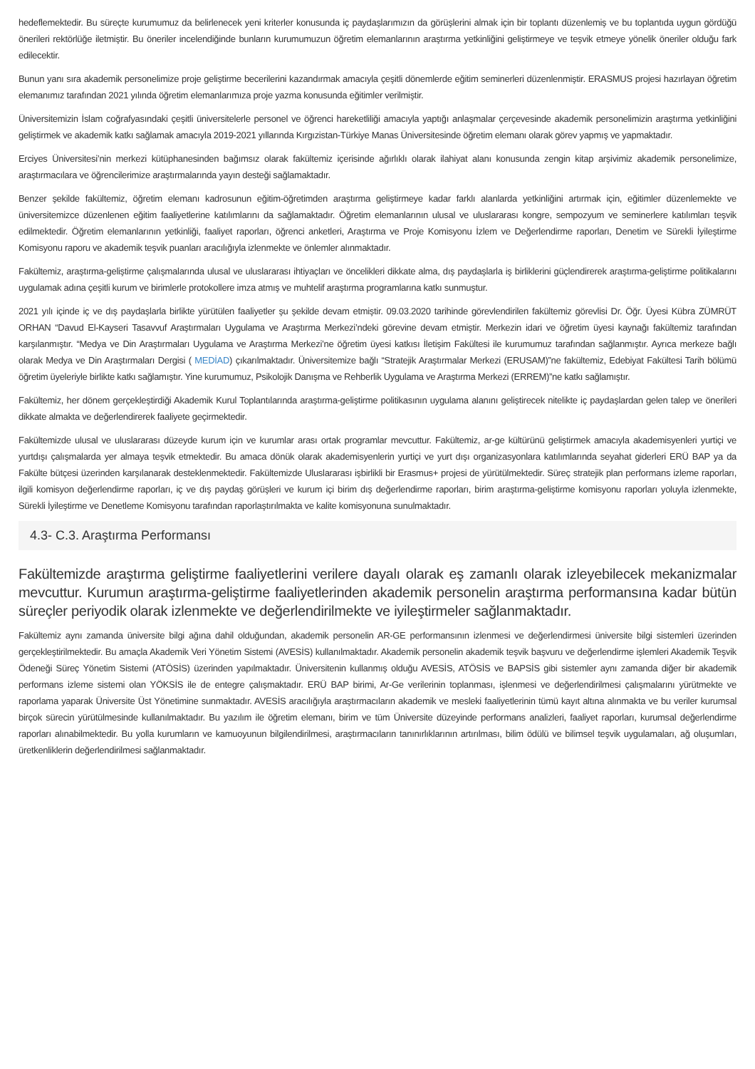hedeflemektedir. Bu süreçte kurumumuz da belirlenecek yeni kriterler konusunda iç paydaşlarımızın da görüşlerini almak için bir toplantı düzenlemiş ve bu toplantıda uygun gördüğü önerileri rektörlüğe iletmiştir. Bu öneriler incelendiğinde bunların kurumumuzun öğretim elemanlarının araştırma yetkinliğini geliştirmeye ve teşvik etmeye yönelik öneriler olduğu fark edilecektir.
Bunun yanı sıra akademik personelimize proje geliştirme becerilerini kazandırmak amacıyla çeşitli dönemlerde eğitim seminerleri düzenlenmiştir. ERASMUS projesi hazırlayan öğretim elemanımız tarafından 2021 yılında öğretim elemanlarımıza proje yazma konusunda eğitimler verilmiştir.
Üniversitemizin İslam coğrafyasındaki çeşitli üniversitelerle personel ve öğrenci hareketliliği amacıyla yaptığı anlaşmalar çerçevesinde akademik personelimizin araştırma yetkinliğini geliştirmek ve akademik katkı sağlamak amacıyla 2019-2021 yıllarında Kırgızistan-Türkiye Manas Üniversitesinde öğretim elemanı olarak görev yapmış ve yapmaktadır.
Erciyes Üniversitesi’nin merkezi kütüphanesinden bağımsız olarak fakültemiz içerisinde ağırlıklı olarak ilahiyat alanı konusunda zengin kitap arşivimiz akademik personelimize, araştırmacılara ve öğrencilerimize araştırmalarında yayın desteği sağlamaktadır.
Benzer şekilde fakültemiz, öğretim elemanı kadrosunun eğitim-öğretimden araştırma geliştirmeye kadar farklı alanlarda yetkinliğini artırmak için, eğitimler düzenlemekte ve üniversitemizce düzenlenen eğitim faaliyetlerine katılımlarını da sağlamaktadır. Öğretim elemanlarının ulusal ve uluslararası kongre, sempozyum ve seminerlere katılımları teşvik edilmektedir. Öğretim elemanlarının yetkinliği, faaliyet raporları, öğrenci anketleri, Araştırma ve Proje Komisyonu İzlem ve Değerlendirme raporları, Denetim ve Sürekli İyileştirme Komisyonu raporu ve akademik teşvik puanları aracılığıyla izlenmekte ve önlemler alınmaktadır.
Fakültemiz, araştırma-geliştirme çalışmalarında ulusal ve uluslararası ihtiyaçları ve öncelikleri dikkate alma, dış paydaşlarla iş birliklerini güçlendirerek araştırma-geliştirme politikalarını uygulamak adına çeşitli kurum ve birimlerle protokollere imza atmış ve muhtelif araştırma programlarına katkı sunmuştur.
2021 yılı içinde iç ve dış paydaşlarla birlikte yürütülen faaliyetler şu şekilde devam etmiştir. 09.03.2020 tarihinde görevlendirilen fakültemiz görevlisi Dr. Öğr. Üyesi Kübra ZÜMRÜT ORHAN “Davud El-Kayseri Tasavvuf Araştırmaları Uygulama ve Araştırma Merkezi’ndeki görevine devam etmiştir. Merkezin idari ve öğretim üyesi kaynağı fakültemiz tarafından karşılanmıştır. “Medya ve Din Araştırmaları Uygulama ve Araştırma Merkezi’ne öğretim üyesi katkısı İletişim Fakültesi ile kurumumuz tarafından sağlanmıştır. Ayrıca merkeze bağlı olarak Medya ve Din Araştırmaları Dergisi ( MEDİAD) çıkarılmaktadır. Üniversitemize bağlı “Stratejik Araştırmalar Merkezi (ERUSAM)”ne fakültemiz, Edebiyat Fakültesi Tarih bölümü öğretim üyeleriyle birlikte katkı sağlamıştır. Yine kurumumuz, Psikolojik Danışma ve Rehberlik Uygulama ve Araştırma Merkezi (ERREM)”ne katkı sağlamıştır.
Fakültemiz, her dönem gerçekleştirdiği Akademik Kurul Toplantılarında araştırma-geliştirme politikasının uygulama alanını geliştirecek nitelikte iç paydaşlardan gelen talep ve önerileri dikkate almakta ve değerlendirerek faaliyete geçirmektedir.
Fakültemizde ulusal ve uluslararası düzeyde kurum için ve kurumlar arası ortak programlar mevcuttur. Fakültemiz, ar-ge kültürünü geliştirmek amacıyla akademisyenleri yurtiçi ve yurtdışı çalışmalarda yer almaya teşvik etmektedir. Bu amaca dönük olarak akademisyenlerin yurtiçi ve yurt dışı organizasyonlara katılımlarında seyahat giderleri ERÜ BAP ya da Fakülte bütçesi üzerinden karşılanarak desteklenmektedir. Fakültemizde Uluslararası işbirlikli bir Erasmus+ projesi de yürütülmektedir. Süreç stratejik plan performans izleme raporları, ilgili komisyon değerlendirme raporları, iç ve dış paydaş görüşleri ve kurum içi birim dış değerlendirme raporları, birim araştırma-geliştirme komisyonu raporları yoluyla izlenmekte, Sürekli İyileştirme ve Denetleme Komisyonu tarafından raporlaştırılmakta ve kalite komisyonuna sunulmaktadır.
4.3- C.3. Araştırma Performansı
Fakültemizde araştırma geliştirme faaliyetlerini verilere dayalı olarak eş zamanlı olarak izleyebilecek mekanizmalar mevcuttur. Kurumun araştırma-geliştirme faaliyetlerinden akademik personelin araştırma performansına kadar bütün süreçler periyodik olarak izlenmekte ve değerlendirilmekte ve iyileştirmeler sağlanmaktadır.
Fakültemiz aynı zamanda üniversite bilgi ağına dahil olduğundan, akademik personelin AR-GE performansının izlenmesi ve değerlendirmesi üniversite bilgi sistemleri üzerinden gerçekleştirilmektedir. Bu amaçla Akademik Veri Yönetim Sistemi (AVESİS) kullanılmaktadır. Akademik personelin akademik teşvik başvuru ve değerlendirme işlemleri Akademik Teşvik Ödeneği Süreç Yönetim Sistemi (ATÖSİS) üzerinden yapılmaktadır. Üniversitenin kullanmış olduğu AVESİS, ATÖSİS ve BAPSİS gibi sistemler aynı zamanda diğer bir akademik performans izleme sistemi olan YÖKSİS ile de entegre çalışmaktadır. ERÜ BAP birimi, Ar-Ge verilerinin toplanması, işlenmesi ve değerlendirilmesi çalışmalarını yürütmekte ve raporlama yaparak Üniversite Üst Yönetimine sunmaktadır. AVESİS aracılığıyla araştırmacıların akademik ve mesleki faaliyetlerinin tümü kayıt altına alınmakta ve bu veriler kurumsal birçok sürecin yürütülmesinde kullanılmaktadır. Bu yazılım ile öğretim elemanı, birim ve tüm Üniversite düzeyinde performans analizleri, faaliyet raporları, kurumsal değerlendirme raporları alınabilmektedir. Bu yolla kurumların ve kamuoyunun bilgilendirilmesi, araştırmacıların tanınırlıklarının artırılması, bilim ödülü ve bilimsel teşvik uygulamaları, ağ oluşumları, üretkenliklerin değerlendirilmesi sağlanmaktadır.